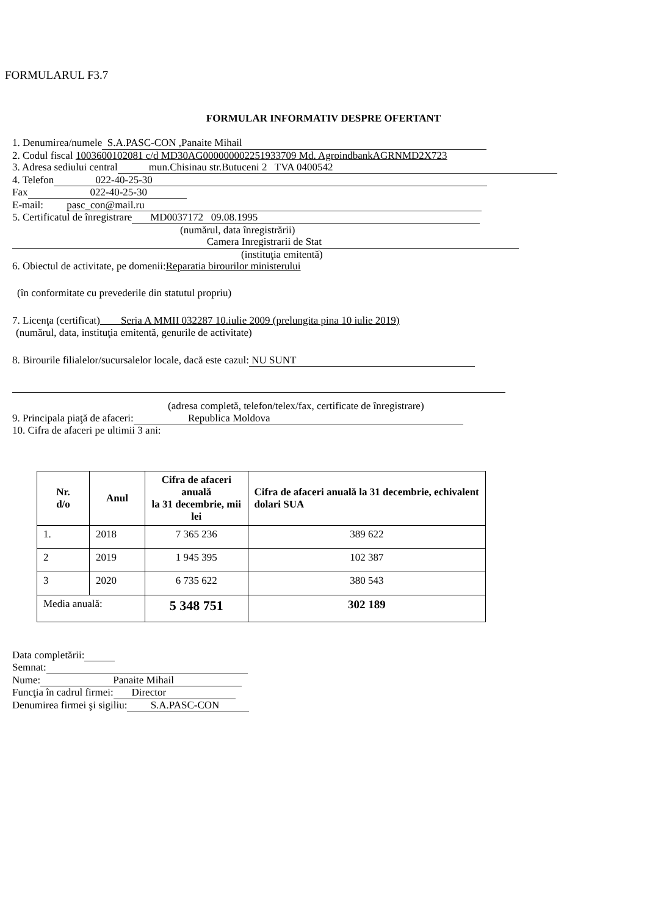FORMULARUL F3.7
FORMULAR INFORMATIV DESPRE OFERTANT
1. Denumirea/numele S.A.PASC-CON ,Panaite Mihail
2. Codul fiscal 1003600102081 c/d MD30AG000000002251933709 Md. AgroindbankAGRNMD2X723
3. Adresa sediului central mun.Chisinau str.Butuceni 2 TVA 0400542
4. Telefon 022-40-25-30
Fax 022-40-25-30
E-mail: pasc_con@mail.ru
5. Certificatul de înregistrare MD0037172 09.08.1995
(numărul, data înregistrării)
Camera Inregistrarii de Stat
(instituţia emitentă)
6. Obiectul de activitate, pe domenii:Reparatia birourilor ministerului
(în conformitate cu prevederile din statutul propriu)
7. Licenţa (certificat) Seria A MMII 032287 10.iulie 2009 (prelungita pina 10 iulie 2019)
(numărul, data, instituţia emitentă, genurile de activitate)
8. Birourile filialelor/sucursalelor locale, dacă este cazul: NU SUNT
(adresa completă, telefon/telex/fax, certificate de înregistrare)
9. Principala piaţă de afaceri: Republica Moldova
10. Cifra de afaceri pe ultimii 3 ani:
| Nr. d/o | Anul | Cifra de afaceri anuală la 31 decembrie, mii lei | Cifra de afaceri anuală la 31 decembrie, echivalent dolari SUA |
| --- | --- | --- | --- |
| 1. | 2018 | 7 365 236 | 389 622 |
| 2 | 2019 | 1 945 395 | 102 387 |
| 3 | 2020 | 6 735 622 | 380 543 |
| Media anuală: | | 5 348 751 | 302 189 |
Data completării:
Semnat:
Nume: Panaite Mihail
Funcţia în cadrul firmei: Director
Denumirea firmei şi sigiliu: S.A.PASC-CON